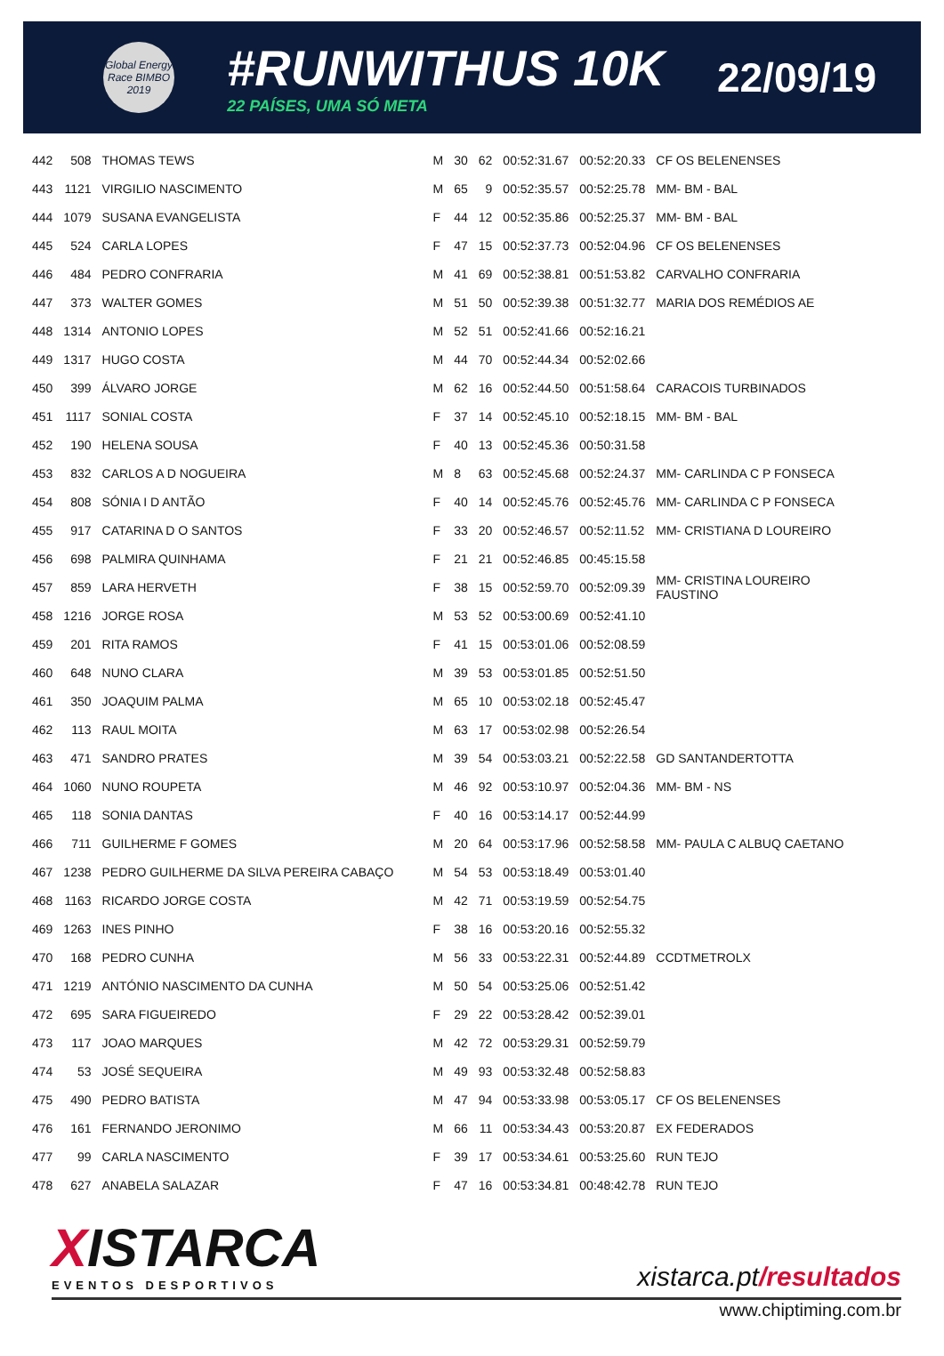Global Energy Race BIMBO 2019
#RUNWITHUS 10K
22 PAÍSES, UMA SÓ META
22/09/19
| 442 | 508 | THOMAS TEWS | M | 30 | 62 | 00:52:31.67 | 00:52:20.33 | CF OS BELENENSES |
| 443 | 1121 | VIRGILIO NASCIMENTO | M | 65 | 9 | 00:52:35.57 | 00:52:25.78 | MM- BM - BAL |
| 444 | 1079 | SUSANA EVANGELISTA | F | 44 | 12 | 00:52:35.86 | 00:52:25.37 | MM- BM - BAL |
| 445 | 524 | CARLA LOPES | F | 47 | 15 | 00:52:37.73 | 00:52:04.96 | CF OS BELENENSES |
| 446 | 484 | PEDRO CONFRARIA | M | 41 | 69 | 00:52:38.81 | 00:51:53.82 | CARVALHO CONFRARIA |
| 447 | 373 | WALTER GOMES | M | 51 | 50 | 00:52:39.38 | 00:51:32.77 | MARIA DOS REMÉDIOS AE |
| 448 | 1314 | ANTONIO LOPES | M | 52 | 51 | 00:52:41.66 | 00:52:16.21 | |
| 449 | 1317 | HUGO COSTA | M | 44 | 70 | 00:52:44.34 | 00:52:02.66 | |
| 450 | 399 | ÁLVARO JORGE | M | 62 | 16 | 00:52:44.50 | 00:51:58.64 | CARACOIS TURBINADOS |
| 451 | 1117 | SONIAL COSTA | F | 37 | 14 | 00:52:45.10 | 00:52:18.15 | MM- BM - BAL |
| 452 | 190 | HELENA SOUSA | F | 40 | 13 | 00:52:45.36 | 00:50:31.58 | |
| 453 | 832 | CARLOS A D NOGUEIRA | M | 8 | 63 | 00:52:45.68 | 00:52:24.37 | MM- CARLINDA C P FONSECA |
| 454 | 808 | SÓNIA I D ANTÃO | F | 40 | 14 | 00:52:45.76 | 00:52:45.76 | MM- CARLINDA C P FONSECA |
| 455 | 917 | CATARINA D O SANTOS | F | 33 | 20 | 00:52:46.57 | 00:52:11.52 | MM- CRISTIANA D LOUREIRO |
| 456 | 698 | PALMIRA QUINHAMA | F | 21 | 21 | 00:52:46.85 | 00:45:15.58 | |
| 457 | 859 | LARA HERVETH | F | 38 | 15 | 00:52:59.70 | 00:52:09.39 | MM- CRISTINA LOUREIRO FAUSTINO |
| 458 | 1216 | JORGE ROSA | M | 53 | 52 | 00:53:00.69 | 00:52:41.10 | |
| 459 | 201 | RITA RAMOS | F | 41 | 15 | 00:53:01.06 | 00:52:08.59 | |
| 460 | 648 | NUNO CLARA | M | 39 | 53 | 00:53:01.85 | 00:52:51.50 | |
| 461 | 350 | JOAQUIM PALMA | M | 65 | 10 | 00:53:02.18 | 00:52:45.47 | |
| 462 | 113 | RAUL MOITA | M | 63 | 17 | 00:53:02.98 | 00:52:26.54 | |
| 463 | 471 | SANDRO PRATES | M | 39 | 54 | 00:53:03.21 | 00:52:22.58 | GD SANTANDERTOTTA |
| 464 | 1060 | NUNO ROUPETA | M | 46 | 92 | 00:53:10.97 | 00:52:04.36 | MM- BM - NS |
| 465 | 118 | SONIA DANTAS | F | 40 | 16 | 00:53:14.17 | 00:52:44.99 | |
| 466 | 711 | GUILHERME F GOMES | M | 20 | 64 | 00:53:17.96 | 00:52:58.58 | MM- PAULA C ALBUQ CAETANO |
| 467 | 1238 | PEDRO GUILHERME DA SILVA PEREIRA CABAÇO | M | 54 | 53 | 00:53:18.49 | 00:53:01.40 | |
| 468 | 1163 | RICARDO JORGE COSTA | M | 42 | 71 | 00:53:19.59 | 00:52:54.75 | |
| 469 | 1263 | INES PINHO | F | 38 | 16 | 00:53:20.16 | 00:52:55.32 | |
| 470 | 168 | PEDRO CUNHA | M | 56 | 33 | 00:53:22.31 | 00:52:44.89 | CCDTMETROLX |
| 471 | 1219 | ANTÓNIO NASCIMENTO DA CUNHA | M | 50 | 54 | 00:53:25.06 | 00:52:51.42 | |
| 472 | 695 | SARA FIGUEIREDO | F | 29 | 22 | 00:53:28.42 | 00:52:39.01 | |
| 473 | 117 | JOAO MARQUES | M | 42 | 72 | 00:53:29.31 | 00:52:59.79 | |
| 474 | 53 | JOSÉ SEQUEIRA | M | 49 | 93 | 00:53:32.48 | 00:52:58.83 | |
| 475 | 490 | PEDRO BATISTA | M | 47 | 94 | 00:53:33.98 | 00:53:05.17 | CF OS BELENENSES |
| 476 | 161 | FERNANDO JERONIMO | M | 66 | 11 | 00:53:34.43 | 00:53:20.87 | EX FEDERADOS |
| 477 | 99 | CARLA NASCIMENTO | F | 39 | 17 | 00:53:34.61 | 00:53:25.60 | RUN TEJO |
| 478 | 627 | ANABELA SALAZAR | F | 47 | 16 | 00:53:34.81 | 00:48:42.78 | RUN TEJO |
XISTARCA
EVENTOS DESPORTIVOS
xistarca.pt/resultados
www.chiptiming.com.br